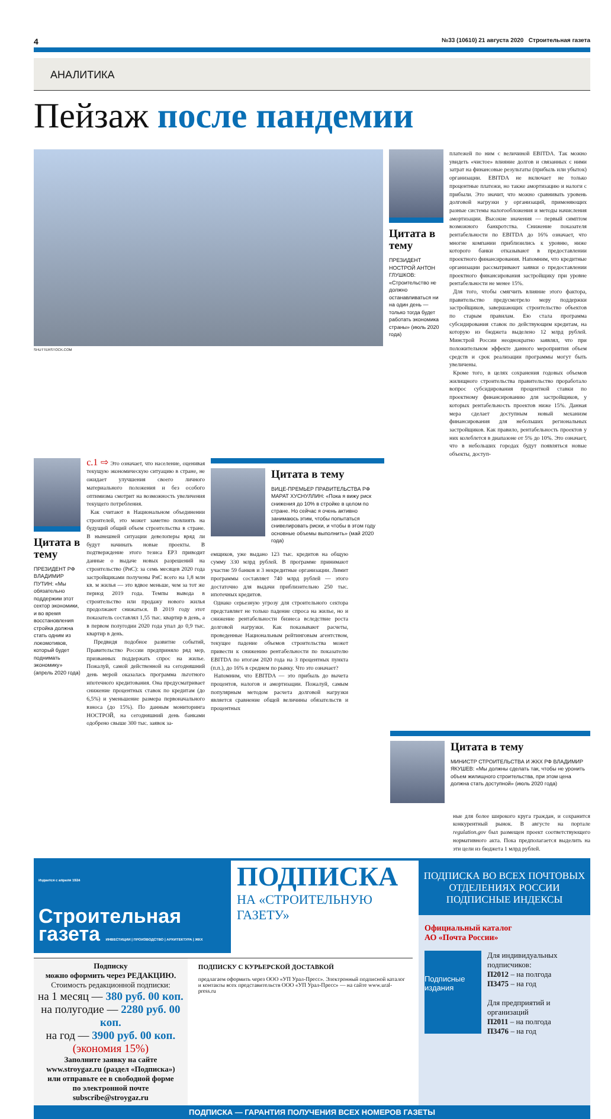4 №33 (10610) 21 августа 2020 Строительная газета
АНАЛИТИКА
Пейзаж после пандемии
SHUTTERSTOCK.COM
Цитата в тему
ПРЕЗИДЕНТ НОСТРОЙ АНТОН ГЛУШКОВ: «Строительство не должно останавливаться ни на один день — только тогда будет работать экономика страны» (июль 2020 года)
платежей по ним с величиной EBITDA. Так можно увидеть «чистое» влияние долгов и связанных с ними затрат на финансовые результаты (прибыль или убыток) организации. EBITDA не включает не только процентные платежи, но также амортизацию и налоги с прибыли. Это значит, что можно сравнивать уровень долговой нагрузки у организаций, применяющих разные системы налогообложения и методы начисления амортизации. Высокие значения — первый симптом возможного банкротства. Снижение показателя рентабельности по EBITDA до 16% означает, что многие компании приблизились к уровню, ниже которого банки отказывают в предоставлении проектного финансирования. Напомним, что кредитные организации рассматривают заявки о предоставлении проектного финансирования застройщику при уровне рентабельности не менее 15%.
Для того, чтобы смягчить влияние этого фактора, правительство предусмотрело меру поддержки застройщиков, завершающих строительство объектов по старым правилам. Ею стала программа субсидирования ставок по действующим кредитам, на которую из бюджета выделено 12 млрд рублей. Минстрой России неоднократно заявлял, что при положительном эффекте данного мероприятия объем средств и срок реализации программы могут быть увеличены.
Кроме того, в целях сохранения годовых объемов жилищного строительства правительство проработало вопрос субсидирования процентной ставки по проектному финансированию для застройщиков, у которых рентабельность проектов ниже 15%. Данная мера сделает доступным новый механизм финансирования для небольших региональных застройщиков. Как правило, рентабельность проектов у них колеблется в диапазоне от 5% до 10%. Это означает, что в небольших городах будут появляться новые объекты, доступ-
Цитата в тему
ПРЕЗИДЕНТ РФ ВЛАДИМИР ПУТИН: «Мы обязательно поддержим этот сектор экономики, и во время восстановления стройка должна стать одним из локомотивов, который будет поднимать экономику» (апрель 2020 года)
с.1 ⇨ Это означает, что население, оценивая текущую экономическую ситуацию в стране, не ожидает улучшения своего личного материального положения и без особого оптимизма смотрит на возможность увеличения текущего потребления.
Как считают в Национальном объединении строителей, это может заметно повлиять на будущий общий объем строительства в стране. В нынешней ситуации девелоперы вряд ли будут начинать новые проекты. В подтверждение этого тезиса ЕРЗ приводит данные о выдаче новых разрешений на строительство (РнС): за семь месяцев 2020 года застройщиками получены РнС всего на 1,8 млн кв. м жилья — это вдвое меньше, чем за тот же период 2019 года. Темпы вывода в строительство или продажу нового жилья продолжают снижаться. В 2019 году этот показатель составлял 1,55 тыс. квартир в день, а в первом полугодии 2020 года упал до 0,9 тыс. квартир в день.
Предвидя подобное развитие событий, Правительство России предприняло ряд мер, призванных поддержать спрос на жилье. Пожалуй, самой действенной на сегодняшний день мерой оказалась программа льготного ипотечного кредитования. Она предусматривает снижение процентных ставок по кредитам (до 6,5%) и уменьшение размера первоначального взноса (до 15%). По данным мониторинга НОСТРОЙ, на сегодняшний день банками одобрено свыше 300 тыс. заявок за-
Цитата в тему
ВИЦЕ-ПРЕМЬЕР ПРАВИТЕЛЬСТВА РФ МАРАТ ХУСНУЛЛИН: «Пока я вижу риск снижения до 10% в стройке в целом по стране. Но сейчас я очень активно занимаюсь этим, чтобы попытаться снивелировать риски, и чтобы в этом году основные объемы выполнить» (май 2020 года)
емщиков, уже выдано 123 тыс. кредитов на общую сумму 330 млрд рублей. В программе принимают участие 59 банков и 3 некредитные организации. Лимит программы составляет 740 млрд рублей — этого достаточно для выдачи приблизительно 250 тыс. ипотечных кредитов.
Однако серьезную угрозу для строительного сектора представляет не только падение спроса на жилье, но и снижение рентабельности бизнеса вследствие роста долговой нагрузки. Как показывают расчеты, проведенные Национальным рейтинговым агентством, текущее падение объемов строительства может привести к снижению рентабельности по показателю EBITDA по итогам 2020 года на 3 процентных пункта (п.п.), до 16% в среднем по рынку. Что это означает?
Напомним, что EBITDA — это прибыль до вычета процентов, налогов и амортизации. Пожалуй, самым популярным методом расчета долговой нагрузки является сравнение общей величины обязательств и процентных
Цитата в тему
МИНИСТР СТРОИТЕЛЬСТВА И ЖКХ РФ ВЛАДИМИР ЯКУШЕВ: «Мы должны сделать так, чтобы не уронить объем жилищного строительства, при этом цена должна стать доступной» (июль 2020 года)
ные для более широкого круга граждан, и сохранится конкурентный рынок. В августе на портале regulation.gov был размещен проект соответствующего нормативного акта. Пока предполагается выделить на эти цели из бюджета 1 млрд рублей.
Издается с апреля 1924
Строительная газета ИНВЕСТИЦИИ | ПРОИЗВОДСТВО | АРХИТЕКТУРА | ЖКХ
ПОДПИСКА
НА «СТРОИТЕЛЬНУЮ ГАЗЕТУ»
Подписку
можно оформить через РЕДАКЦИЮ.
Стоимость редакционной подписки:
на 1 месяц — 380 руб. 00 коп.
на полугодие — 2280 руб. 00 коп.
на год — 3900 руб. 00 коп.
(экономия 15%)
Заполните заявку на сайте www.stroygaz.ru (раздел «Подписка»)
или отправьте ее в свободной форме
по электронной почте subscribe@stroygaz.ru
ПОДПИСКУ С КУРЬЕРСКОЙ ДОСТАВКОЙ
предлагаем оформить через ООО «УП Урал-Пресс». Электронный подписной каталог и контакты всех представительств ООО «УП Урал-Пресс» — на сайте www.ural-press.ru
ПОДПИСКА ВО ВСЕХ ПОЧТОВЫХ ОТДЕЛЕНИЯХ РОССИИ ПОДПИСНЫЕ ИНДЕКСЫ
Официальный каталог
АО «Почта России»
Подписные издания
Для индивидуальных подписчиков:
П2012 – на полгода
П3475 – на год
Для предприятий и организаций
П2011 – на полгода
П3476 – на год
ПОДПИСКА — ГАРАНТИЯ ПОЛУЧЕНИЯ ВСЕХ НОМЕРОВ ГАЗЕТЫ